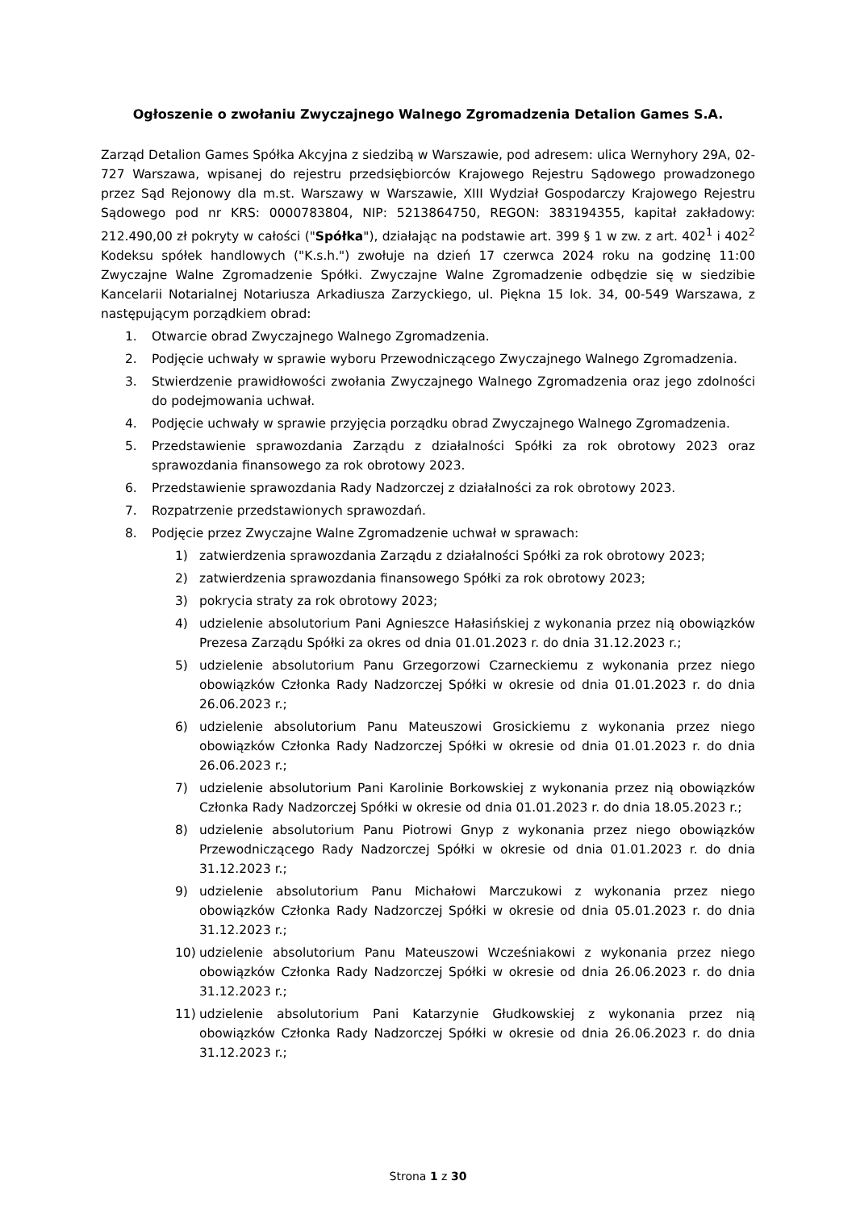Ogłoszenie o zwołaniu Zwyczajnego Walnego Zgromadzenia Detalion Games S.A.
Zarząd Detalion Games Spółka Akcyjna z siedzibą w Warszawie, pod adresem: ulica Wernyhory 29A, 02-727 Warszawa, wpisanej do rejestru przedsiębiorców Krajowego Rejestru Sądowego prowadzonego przez Sąd Rejonowy dla m.st. Warszawy w Warszawie, XIII Wydział Gospodarczy Krajowego Rejestru Sądowego pod nr KRS: 0000783804, NIP: 5213864750, REGON: 383194355, kapitał zakładowy: 212.490,00 zł pokryty w całości ("Spółka"), działając na podstawie art. 399 § 1 w zw. z art. 402<sup>1</sup> i 402<sup>2</sup> Kodeksu spółek handlowych ("K.s.h.") zwołuje na dzień 17 czerwca 2024 roku na godzinę 11:00 Zwyczajne Walne Zgromadzenie Spółki. Zwyczajne Walne Zgromadzenie odbędzie się w siedzibie Kancelarii Notarialnej Notariusza Arkadiusza Zarzyckiego, ul. Piękna 15 lok. 34, 00-549 Warszawa, z następującym porządkiem obrad:
1. Otwarcie obrad Zwyczajnego Walnego Zgromadzenia.
2. Podjęcie uchwały w sprawie wyboru Przewodniczącego Zwyczajnego Walnego Zgromadzenia.
3. Stwierdzenie prawidłowości zwołania Zwyczajnego Walnego Zgromadzenia oraz jego zdolności do podejmowania uchwał.
4. Podjęcie uchwały w sprawie przyjęcia porządku obrad Zwyczajnego Walnego Zgromadzenia.
5. Przedstawienie sprawozdania Zarządu z działalności Spółki za rok obrotowy 2023 oraz sprawozdania finansowego za rok obrotowy 2023.
6. Przedstawienie sprawozdania Rady Nadzorczej z działalności za rok obrotowy 2023.
7. Rozpatrzenie przedstawionych sprawozdań.
8. Podjęcie przez Zwyczajne Walne Zgromadzenie uchwał w sprawach:
1) zatwierdzenia sprawozdania Zarządu z działalności Spółki za rok obrotowy 2023;
2) zatwierdzenia sprawozdania finansowego Spółki za rok obrotowy 2023;
3) pokrycia straty za rok obrotowy 2023;
4) udzielenie absolutorium Pani Agnieszce Hałasińskiej z wykonania przez nią obowiązków Prezesa Zarządu Spółki za okres od dnia 01.01.2023 r. do dnia 31.12.2023 r.;
5) udzielenie absolutorium Panu Grzegorzowi Czarneckiemu z wykonania przez niego obowiązków Członka Rady Nadzorczej Spółki w okresie od dnia 01.01.2023 r. do dnia 26.06.2023 r.;
6) udzielenie absolutorium Panu Mateuszowi Grosickiemu z wykonania przez niego obowiązków Członka Rady Nadzorczej Spółki w okresie od dnia 01.01.2023 r. do dnia 26.06.2023 r.;
7) udzielenie absolutorium Pani Karolinie Borkowskiej z wykonania przez nią obowiązków Członka Rady Nadzorczej Spółki w okresie od dnia 01.01.2023 r. do dnia 18.05.2023 r.;
8) udzielenie absolutorium Panu Piotrowi Gnyp z wykonania przez niego obowiązków Przewodniczącego Rady Nadzorczej Spółki w okresie od dnia 01.01.2023 r. do dnia 31.12.2023 r.;
9) udzielenie absolutorium Panu Michałowi Marczukowi z wykonania przez niego obowiązków Członka Rady Nadzorczej Spółki w okresie od dnia 05.01.2023 r. do dnia 31.12.2023 r.;
10) udzielenie absolutorium Panu Mateuszowi Wcześniakowi z wykonania przez niego obowiązków Członka Rady Nadzorczej Spółki w okresie od dnia 26.06.2023 r. do dnia 31.12.2023 r.;
11) udzielenie absolutorium Pani Katarzynie Głudkowskiej z wykonania przez nią obowiązków Członka Rady Nadzorczej Spółki w okresie od dnia 26.06.2023 r. do dnia 31.12.2023 r.;
Strona 1 z 30